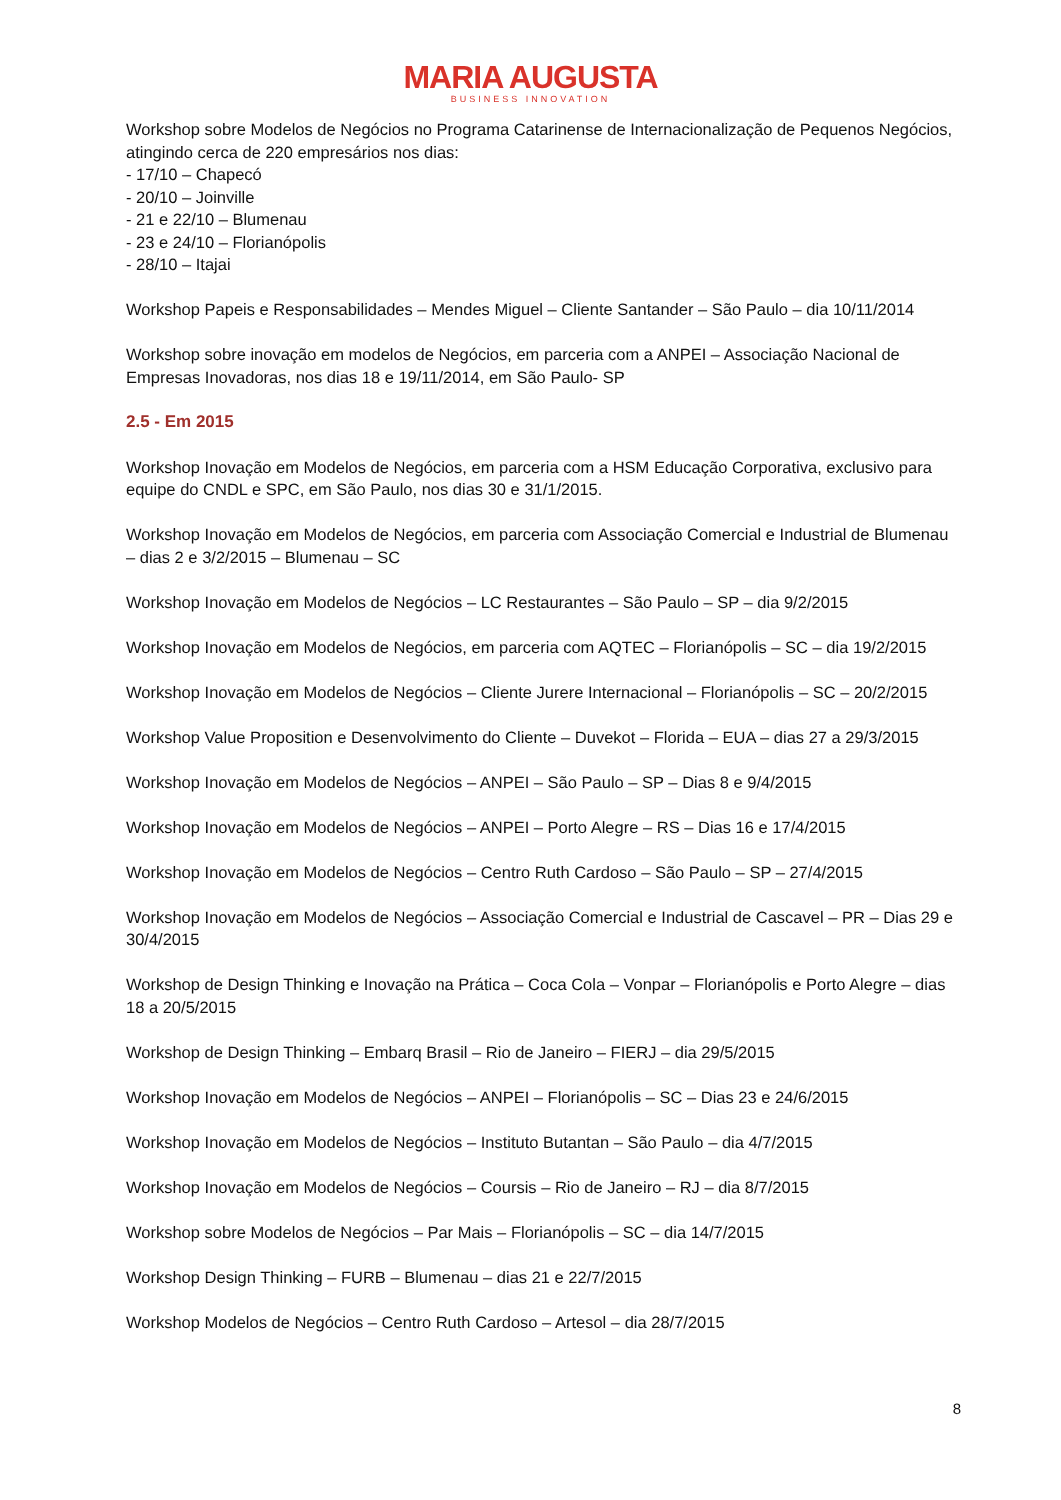MARIA AUGUSTA
BUSINESS INNOVATION
Workshop sobre Modelos de Negócios no Programa Catarinense de Internacionalização de Pequenos Negócios, atingindo cerca de 220 empresários nos dias:
- 17/10 – Chapecó
- 20/10 – Joinville
- 21 e 22/10 – Blumenau
- 23 e 24/10 – Florianópolis
- 28/10 – Itajai
Workshop Papeis e Responsabilidades – Mendes Miguel – Cliente Santander – São Paulo – dia 10/11/2014
Workshop sobre inovação em modelos de Negócios, em parceria com a ANPEI – Associação Nacional de Empresas Inovadoras, nos dias 18 e 19/11/2014, em São Paulo- SP
2.5 - Em 2015
Workshop Inovação em Modelos de Negócios, em parceria com a HSM Educação Corporativa, exclusivo para equipe do CNDL e SPC, em São Paulo, nos dias 30 e 31/1/2015.
Workshop Inovação em Modelos de Negócios, em parceria com Associação Comercial e Industrial de Blumenau – dias 2 e 3/2/2015 – Blumenau – SC
Workshop Inovação em Modelos de Negócios – LC Restaurantes – São Paulo – SP – dia 9/2/2015
Workshop Inovação em Modelos de Negócios, em parceria com AQTEC – Florianópolis – SC – dia 19/2/2015
Workshop Inovação em Modelos de Negócios – Cliente Jurere Internacional – Florianópolis – SC – 20/2/2015
Workshop Value Proposition e Desenvolvimento do Cliente – Duvekot – Florida – EUA – dias 27 a 29/3/2015
Workshop Inovação em Modelos de Negócios – ANPEI – São Paulo – SP – Dias 8 e 9/4/2015
Workshop Inovação em Modelos de Negócios – ANPEI – Porto Alegre – RS – Dias 16 e 17/4/2015
Workshop Inovação em Modelos de Negócios – Centro Ruth Cardoso – São Paulo – SP – 27/4/2015
Workshop Inovação em Modelos de Negócios – Associação Comercial e Industrial de Cascavel – PR – Dias 29 e 30/4/2015
Workshop de Design Thinking e Inovação na Prática – Coca Cola – Vonpar – Florianópolis e Porto Alegre – dias 18 a 20/5/2015
Workshop de Design Thinking – Embarq Brasil – Rio de Janeiro – FIERJ – dia 29/5/2015
Workshop Inovação em Modelos de Negócios – ANPEI – Florianópolis – SC – Dias 23 e 24/6/2015
Workshop Inovação em Modelos de Negócios – Instituto Butantan – São Paulo – dia 4/7/2015
Workshop Inovação em Modelos de Negócios – Coursis – Rio de Janeiro – RJ – dia 8/7/2015
Workshop sobre Modelos de Negócios – Par Mais – Florianópolis – SC – dia 14/7/2015
Workshop Design Thinking – FURB – Blumenau – dias 21 e 22/7/2015
Workshop Modelos de Negócios – Centro Ruth Cardoso – Artesol – dia 28/7/2015
8